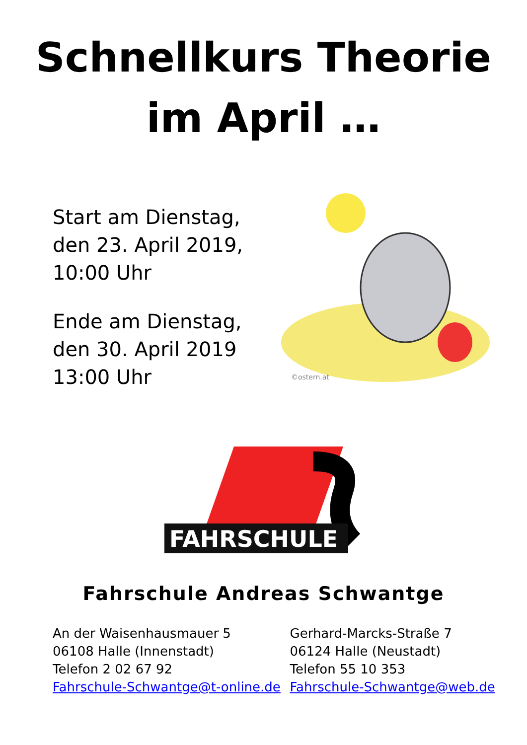Schnellkurs Theorie
im April …
Start am Dienstag,
den 23. April 2019,
10:00 Uhr
Ende am Dienstag,
den 30. April 2019
13:00 Uhr
©ostern.at
FAHRSCHULE
Fahrschule Andreas Schwantge
An der Waisenhausmauer 5
06108 Halle (Innenstadt)
Telefon 2 02 67 92
Fahrschule-Schwantge@t-online.de
Gerhard-Marcks-Straße 7
06124 Halle (Neustadt)
Telefon 55 10 353
Fahrschule-Schwantge@web.de